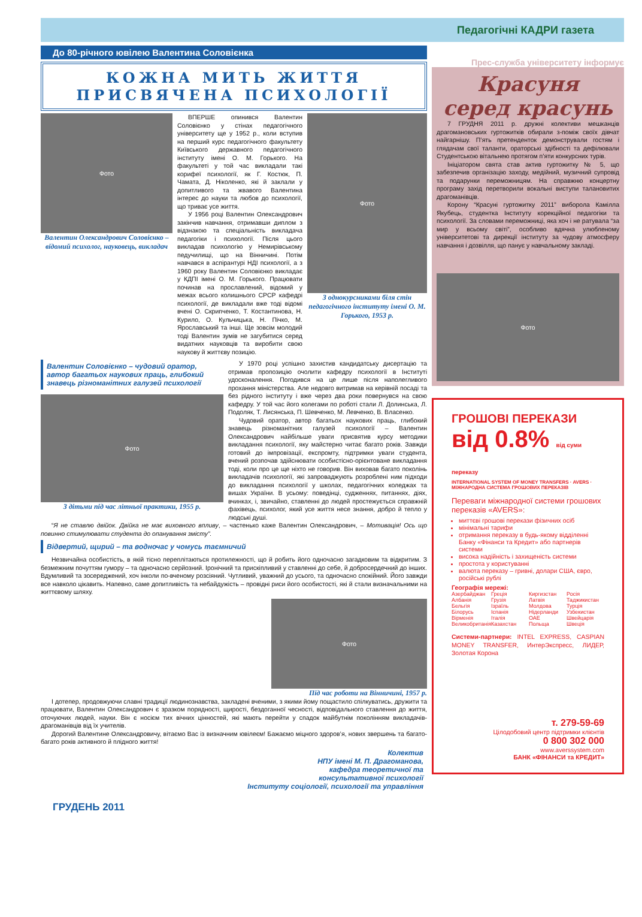Педагогічні КАДРИ газета
До 80-річного ювілею Валентина Соловієнка
КОЖНА МИТЬ ЖИТТЯ
ПРИСВЯЧЕНА ПСИХОЛОГІЇ
Фото
Валентин Олександрович Соловієнко – відомий психолог, науковець, викладач
ВПЕРШЕ опинився Валентин Соловієнко у стінах педагогічного університету ще у 1952 р., коли вступив на перший курс педагогічного факультету Київського державного педагогічного інституту імені О. М. Горького. На факультеті у той час викладали такі корифеї психології, як Г. Костюк, П. Чамата, Д. Ніколенко, які й заклали у допитливого та жвавого Валентина інтерес до науки та любов до психології, що триває усе життя.
У 1956 році Валентин Олександрович закінчив навчання, отримавши диплом з відзнакою та спеціальність викладача педагогіки і психології. Після цього викладав психологію у Немирівському педучилищі, що на Вінничині. Потім навчався в аспірантурі НДІ психології, а з 1960 року Валентин Соловієнко викладає у КДПІ імені О. М. Горького. Працювати починав на прославлений, відомий у межах всього колишнього СРСР кафедрі психології, де викладали вже тоді відомі вчені О. Скрипченко, Т. Костантинова, Н. Курило, О. Кульчицька, Н. Пічко, М. Ярославський та інші. Ще зовсім молодий тоді Валентин зумів не загубитися серед видатних науковців та виробити свою наукову й життєву позицію.
Фото
З однокурсниками біля стін педагогічного інституту імені О. М. Горького, 1953 р.
Валентин Соловієнко – чудовий оратор, автор багатьох наукових праць, глибокий знавець різноманітних галузей психології
Фото
З дітьми під час літньої практики, 1955 р.
У 1970 році успішно захистив кандидатську дисертацію та отримав пропозицію очолити кафедру психології в Інституті удосконалення. Погодився на це лише після наполегливого прохання міністерства. Але недовго витримав на керівній посаді та без рідного інституту і вже через два роки повернувся на свою кафедру. У той час його колегами по роботі стали Л. Долинська, Л. Подоляк, Т. Лисянська, П. Шевченко, М. Левченко, В. Власенко.
Чудовий оратор, автор багатьох наукових праць, глибокий знавець різноманітних галузей психології – Валентин Олександрович найбільше уваги присвятив курсу методики викладання психології, яку майстерно читає багато років. Завжди готовий до імпровізації, експромту, підтримки уваги студента, вчений розпочав здійснювати особистісно-орієнтоване викладання тоді, коли про це ще ніхто не говорив. Він виховав багато поколінь викладачів психології, які запроваджують розроблені ним підходи до викладання психології у школах, педагогічних коледжах та вишах України. В усьому: поведінці, судженнях, питаннях, діях, вчинках, і, звичайно, ставленні до людей простежується справжній фахівець, психолог, який усе життя несе знання, добро й тепло у людські душі.
“Я не ставлю двійок. Двійка не має виховного впливу, – частенько каже Валентин Олександрович, – Мотивація! Ось що повинно стимулювати студента до опанування змісту”.
Відвертий, щирий – та водночас у чомусь таємничий
Незвичайна особистість, в якій тісно переплітаються протилежності, що й робить його одночасно загадковим та відкритим. З безмежним почуттям гумору – та одночасно серйозний. Іронічний та прискіпливий у ставленні до себе, й добросердечний до інших. Вдумливий та зосереджений, хоч інколи по-вченому розсіяний. Чутливий, уважний до усього, та одночасно спокійний. Його завжди все навколо цікавить. Напевно, саме допитливість та небайдужість – провідні риси його особистості, які й стали визначальними на життєвому шляху.
Фото
Під час роботи на Вінничині, 1957 р.
І дотепер, продовжуючи славні традиції людинознавства, закладені вченими, з якими йому пощастило спілкуватись, дружити та працювати, Валентин Олександрович є зразком порядності, щирості, бездоганної чесності, відповідального ставлення до життя, оточуючих людей, науки. Він є носієм тих вічних цінностей, які мають перейти у спадок майбутнім поколінням викладачів-драгоманівців від їх учителів.
Дорогий Валентине Олександровичу, вітаємо Вас із визначним ювілеєм! Бажаємо міцного здоров’я, нових звершень та багато-багато років активного й плідного життя!
Колектив
НПУ імені М. П. Драгоманова,
кафедра теоретичної та
консультативної психології
Інституту соціології, психології та управління
ГРУДЕНЬ 2011
Прес-служба університету інформує
Красуня
серед красунь
7 ГРУДНЯ 2011 р. дружні колективи мешканців драгомановських гуртожитків обирали з-поміж своїх дівчат найгарнішу. П’ять претенденток демонстрували гостям і глядачам свої таланти, ораторські здібності та дефілювали Студентською вітальнею протягом п’яти конкурсних турів.
Ініціатором свята став актив гуртожитку № 5, що забезпечив організацію заходу, медійний, музичний супровід та подарунки переможницям. На справжню концертну програму захід перетворили вокальні виступи талановитих драгоманівців.
Корону “Красуні гуртожитку 2011” виборола Камілла Якубець, студентка Інституту корекційної педагогіки та психології. За словами переможниці, яка хоч і не ратувала “за мир у всьому світі”, особливо вдячна улюбленому університетові та дирекції інституту за чудову атмосферу навчання і дозвілля, що панує у навчальному закладі.
Фото
ГРОШОВІ ПЕРЕКАЗИ
від 0.8% від суми переказу
INTERNATIONAL SYSTEM OF MONEY TRANSFERS · AVERS · МІЖНАРОДНА СИСТЕМА ГРОШОВИХ ПЕРЕКАЗІВ
Переваги міжнародної системи грошових переказів «AVERS»:
миттєві грошові перекази фізичних осіб
мінімальні тарифи
отримання переказу в будь-якому відділенні Банку «Фінанси та Кредит» або партнерів системи
висока надійність і захищеність системи
простота у користуванні
валюта переказу – гривні, долари США, євро, російські рублі
Географія мережі:
Азербайджан
Албанія
Бельгія
Білорусь
Вірменія
Великобританія
Греція
Грузія
Ізраїль
Іспанія
Італія
Казахстан
Киргизстан
Латвія
Молдова
Нідерланди
ОАЕ
Польща
Росія
Таджикистан
Турція
Узбекистан
Швейцарія
Швеція
Системи-партнери: INTEL EXPRESS, CASPIAN MONEY TRANSFER, ИнтерЭкспресс, ЛИДЕР, Золотая Корона
т. 279-59-69
Цілодобовий центр підтримки клієнтів
0 800 302 000
www.averssystem.com
БАНК «ФІНАНСИ та КРЕДИТ»